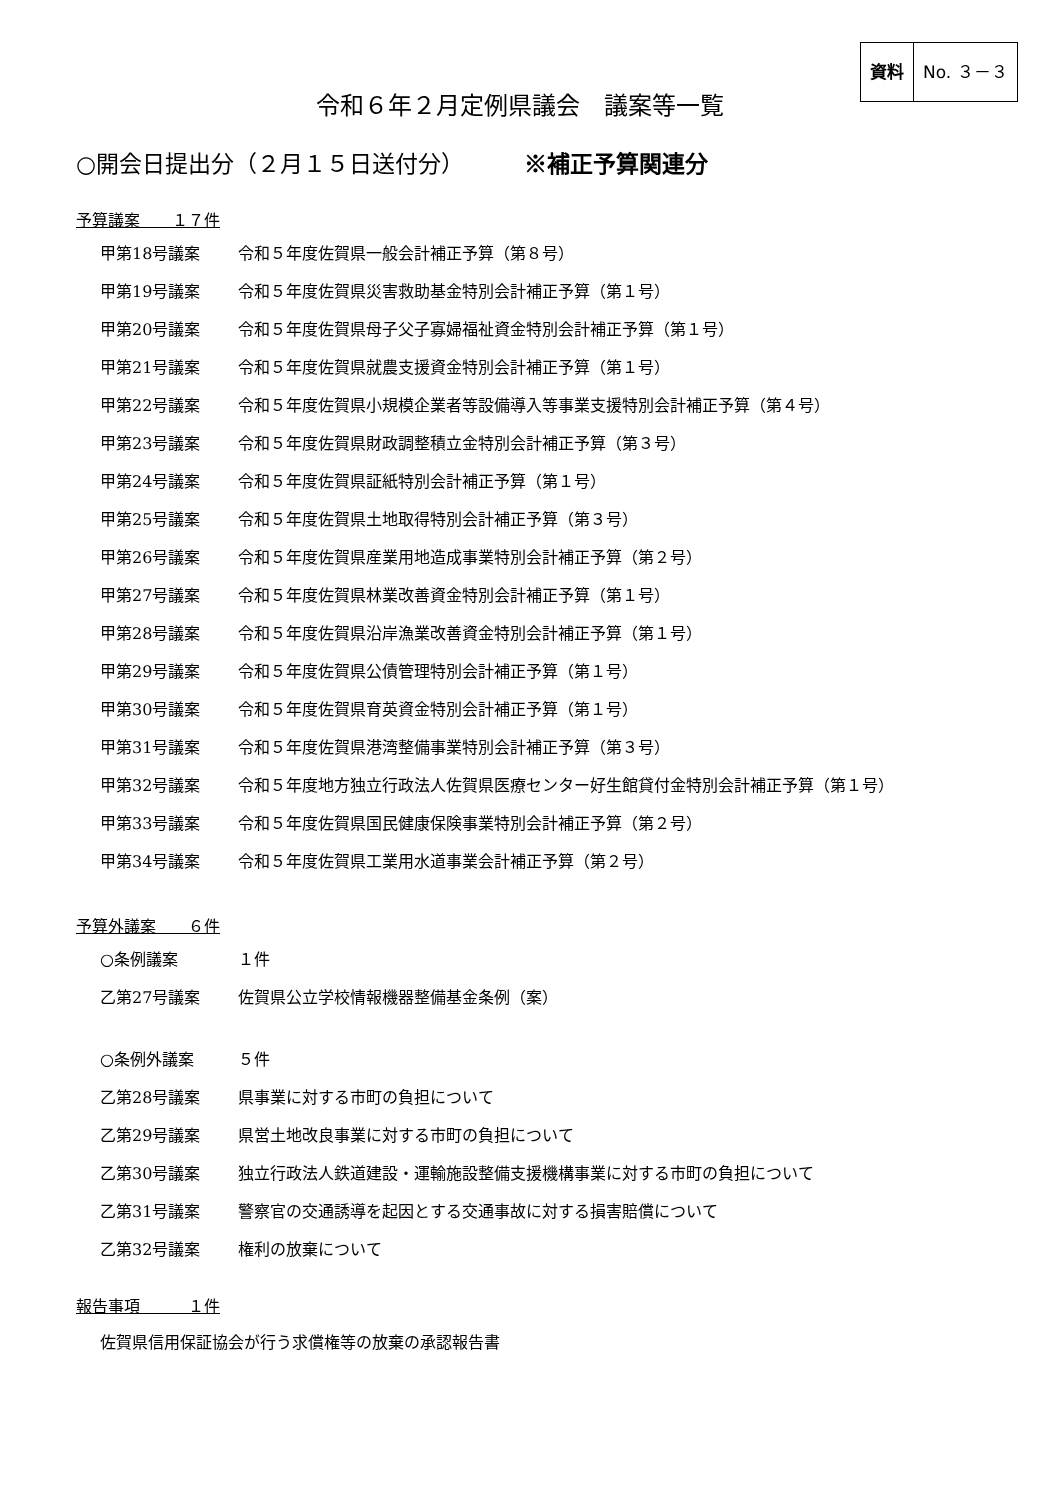資料 No. ３－３
令和６年２月定例県議会　議案等一覧
○開会日提出分（２月１５日送付分） ※補正予算関連分
予算議案　　１７件
甲第18号議案 令和５年度佐賀県一般会計補正予算（第８号）
甲第19号議案 令和５年度佐賀県災害救助基金特別会計補正予算（第１号）
甲第20号議案 令和５年度佐賀県母子父子寡婦福祉資金特別会計補正予算（第１号）
甲第21号議案 令和５年度佐賀県就農支援資金特別会計補正予算（第１号）
甲第22号議案 令和５年度佐賀県小規模企業者等設備導入等事業支援特別会計補正予算（第４号）
甲第23号議案 令和５年度佐賀県財政調整積立金特別会計補正予算（第３号）
甲第24号議案 令和５年度佐賀県証紙特別会計補正予算（第１号）
甲第25号議案 令和５年度佐賀県土地取得特別会計補正予算（第３号）
甲第26号議案 令和５年度佐賀県産業用地造成事業特別会計補正予算（第２号）
甲第27号議案 令和５年度佐賀県林業改善資金特別会計補正予算（第１号）
甲第28号議案 令和５年度佐賀県沿岸漁業改善資金特別会計補正予算（第１号）
甲第29号議案 令和５年度佐賀県公債管理特別会計補正予算（第１号）
甲第30号議案 令和５年度佐賀県育英資金特別会計補正予算（第１号）
甲第31号議案 令和５年度佐賀県港湾整備事業特別会計補正予算（第３号）
甲第32号議案 令和５年度地方独立行政法人佐賀県医療センター好生館貸付金特別会計補正予算（第１号）
甲第33号議案 令和５年度佐賀県国民健康保険事業特別会計補正予算（第２号）
甲第34号議案 令和５年度佐賀県工業用水道事業会計補正予算（第２号）
予算外議案　　６件
○条例議案 １件
乙第27号議案 佐賀県公立学校情報機器整備基金条例（案）
○条例外議案 ５件
乙第28号議案 県事業に対する市町の負担について
乙第29号議案 県営土地改良事業に対する市町の負担について
乙第30号議案 独立行政法人鉄道建設・運輸施設整備支援機構事業に対する市町の負担について
乙第31号議案 警察官の交通誘導を起因とする交通事故に対する損害賠償について
乙第32号議案 権利の放棄について
報告事項　　　１件
佐賀県信用保証協会が行う求償権等の放棄の承認報告書